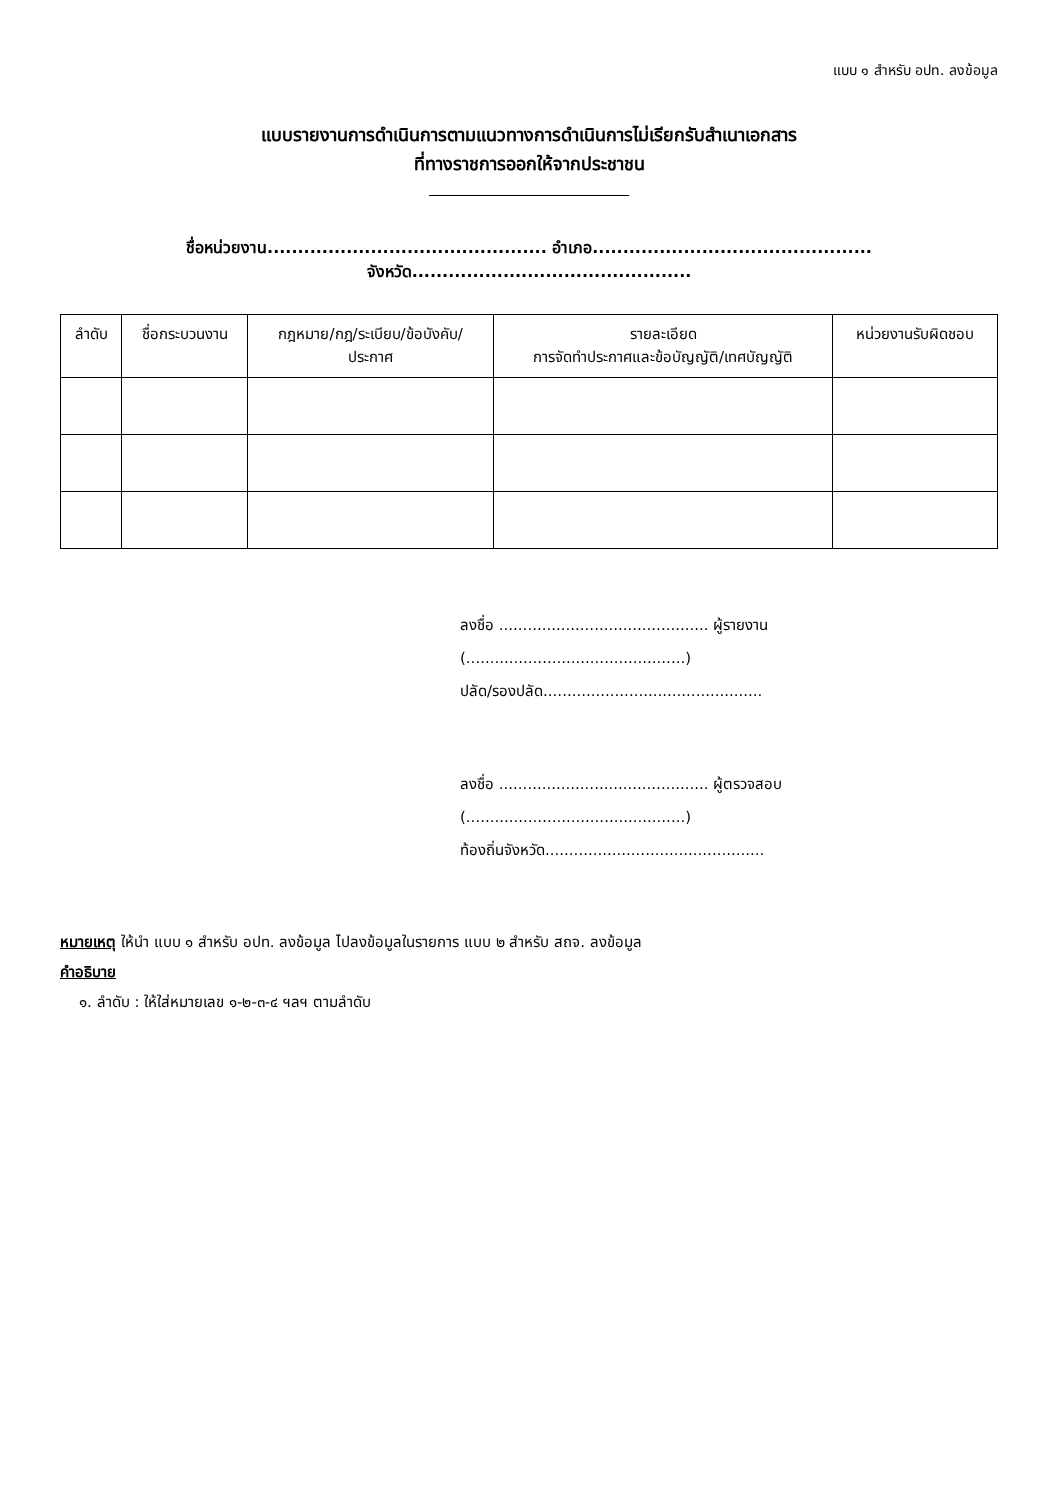แบบ ๑ สำหรับ อปท. ลงข้อมูล
แบบรายงานการดำเนินการตามแนวทางการดำเนินการไม่เรียกรับสำเนาเอกสาร
ที่ทางราชการออกให้จากประชาชน
ชื่อหน่วยงาน.............................................. อำเภอ.............................................. จังหวัด..............................................
| ลำดับ | ชื่อกระบวนงาน | กฎหมาย/กฎ/ระเบียบ/ข้อบังคับ/ ประกาศ | รายละเอียด การจัดทำประกาศและข้อบัญญัติ/เทศบัญญัติ | หน่วยงานรับผิดชอบ |
| --- | --- | --- | --- | --- |
ลงชื่อ ............................................ ผู้รายงาน
(..............................................)
ปลัด/รองปลัด..............................................
ลงชื่อ ............................................ ผู้ตรวจสอบ
(..............................................)
ท้องถิ่นจังหวัด..............................................
หมายเหตุ ให้นำ แบบ ๑ สำหรับ อปท. ลงข้อมูล ไปลงข้อมูลในรายการ แบบ ๒ สำหรับ สถจ. ลงข้อมูล
คำอธิบาย
๑. ลำดับ : ให้ใส่หมายเลข ๑-๒-๓-๔ ฯลฯ ตามลำดับ